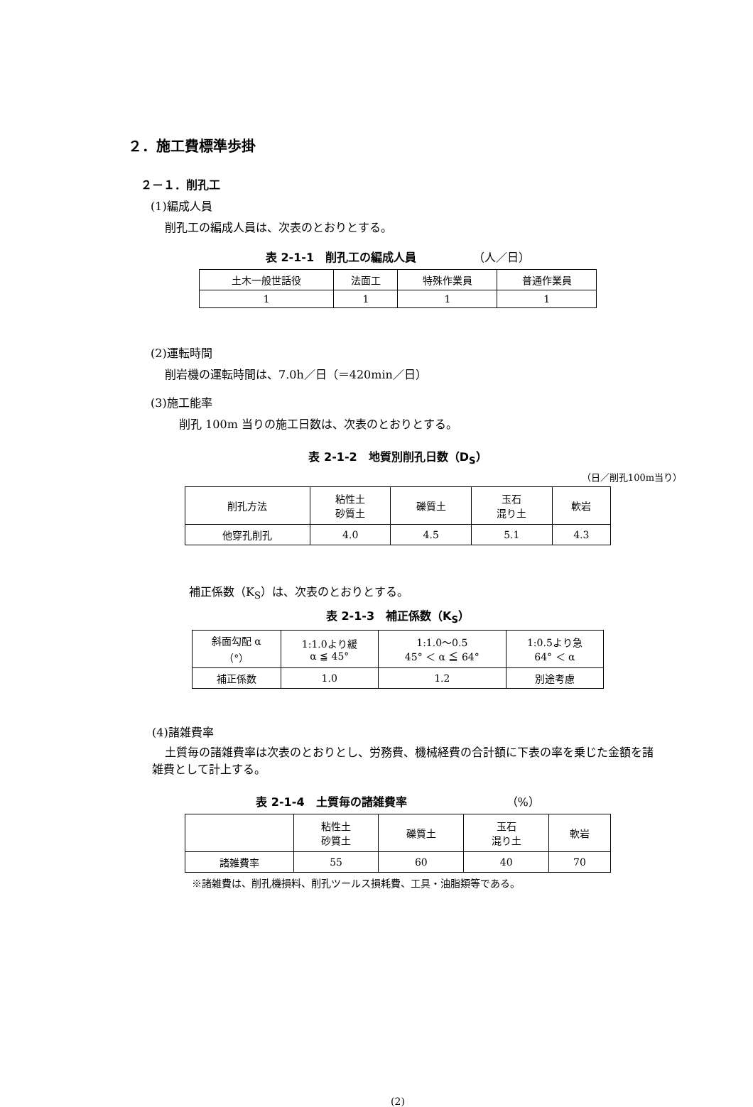２．施工費標準歩掛
２－１．削孔工
(1)編成人員
削孔工の編成人員は、次表のとおりとする。
表 2-1-1　削孔工の編成人員 （人／日）
| 土木一般世話役 | 法面工 | 特殊作業員 | 普通作業員 |
| 1 | 1 | 1 | 1 |
(2)運転時間
削岩機の運転時間は、7.0h／日（＝420min／日）
(3)施工能率
削孔 100m 当りの施工日数は、次表のとおりとする。
表 2-1-2　地質別削孔日数（D<sub>S</sub>）
（日／削孔100m当り）
| 削孔方法 | 粘性土 砂質土 | 礫質土 | 玉石 混り土 | 軟岩 |
| 他穿孔削孔 | 4.0 | 4.5 | 5.1 | 4.3 |
補正係数（K<sub>S</sub>）は、次表のとおりとする。
表 2-1-3　補正係数（K<sub>S</sub>）
| 斜面勾配 α （°） | 1:1.0より緩 α ≦ 45° | 1:1.0～0.5 45° ＜ α ≦ 64° | 1:0.5より急 64° ＜ α |
| 補正係数 | 1.0 | 1.2 | 別途考慮 |
(4)諸雑費率
土質毎の諸雑費率は次表のとおりとし、労務費、機械経費の合計額に下表の率を乗じた金額を諸雑費として計上する。
表 2-1-4　土質毎の諸雑費率 （%）
| | 粘性土 砂質土 | 礫質土 | 玉石 混り土 | 軟岩 |
| 諸雑費率 | 55 | 60 | 40 | 70 |
※諸雑費は、削孔機損料、削孔ツールス損耗費、工具・油脂類等である。
(2)